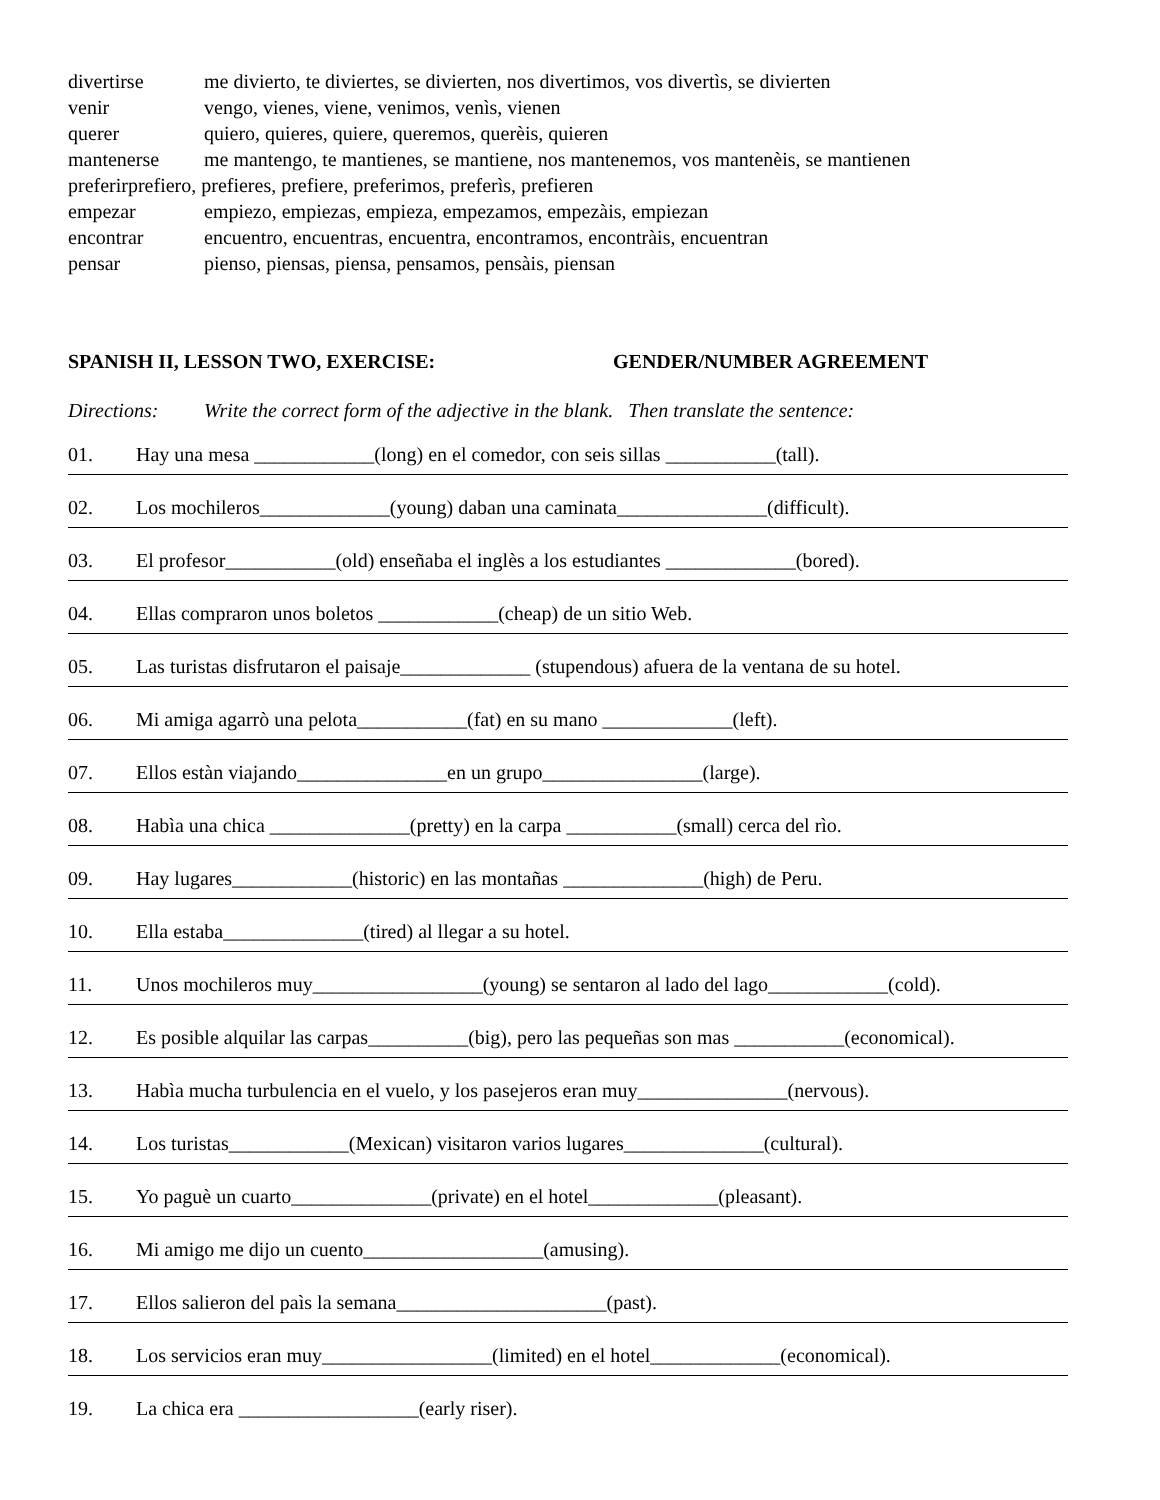divertirse me divierto, te diviertes, se divierten, nos divertimos, vos divertìs, se divierten
venir vengo, vienes, viene, venimos, venìs, vienen
querer quiero, quieres, quiere, queremos, querèis, quieren
mantenerse me mantengo, te mantienes, se mantiene, nos mantenemos, vos mantenèis, se mantienen
preferirprefiero, prefieres, prefiere, preferimos, preferìs, prefieren
empezar empiezo, empiezas, empieza, empezamos, empezàis, empiezan
encontrar encuentro, encuentras, encuentra, encontramos, encontràis, encuentran
pensar pienso, piensas, piensa, pensamos, pensàis, piensan
SPANISH II, LESSON TWO, EXERCISE: GENDER/NUMBER AGREEMENT
Directions: Write the correct form of the adjective in the blank. Then translate the sentence:
01. Hay una mesa ____________(long) en el comedor, con seis sillas ___________(tall).
02. Los mochileros_____________(young) daban una caminata_______________(difficult).
03. El profesor___________(old) enseñaba el inglès a los estudiantes _____________(bored).
04. Ellas compraron unos boletos ____________(cheap) de un sitio Web.
05. Las turistas disfrutaron el paisaje_____________ (stupendous) afuera de la ventana de su hotel.
06. Mi amiga agarrò una pelota___________(fat) en su mano _____________(left).
07. Ellos estàn viajando_______________en un grupo________________(large).
08. Habìa una chica ______________(pretty) en la carpa ___________(small) cerca del rìo.
09. Hay lugares____________(historic) en las montañas ______________(high) de Peru.
10. Ella estaba______________(tired) al llegar a su hotel.
11. Unos mochileros muy_________________(young) se sentaron al lado del lago____________(cold).
12. Es posible alquilar las carpas__________(big), pero las pequeñas son mas ___________(economical).
13. Habìa mucha turbulencia en el vuelo, y los pasejeros eran muy_______________(nervous).
14. Los turistas____________(Mexican) visitaron varios lugares______________(cultural).
15. Yo paguè un cuarto______________(private) en el hotel_____________(pleasant).
16. Mi amigo me dijo un cuento__________________(amusing).
17. Ellos salieron del paìs la semana_____________________(past).
18. Los servicios eran muy_________________(limited) en el hotel_____________(economical).
19. La chica era __________________(early riser).